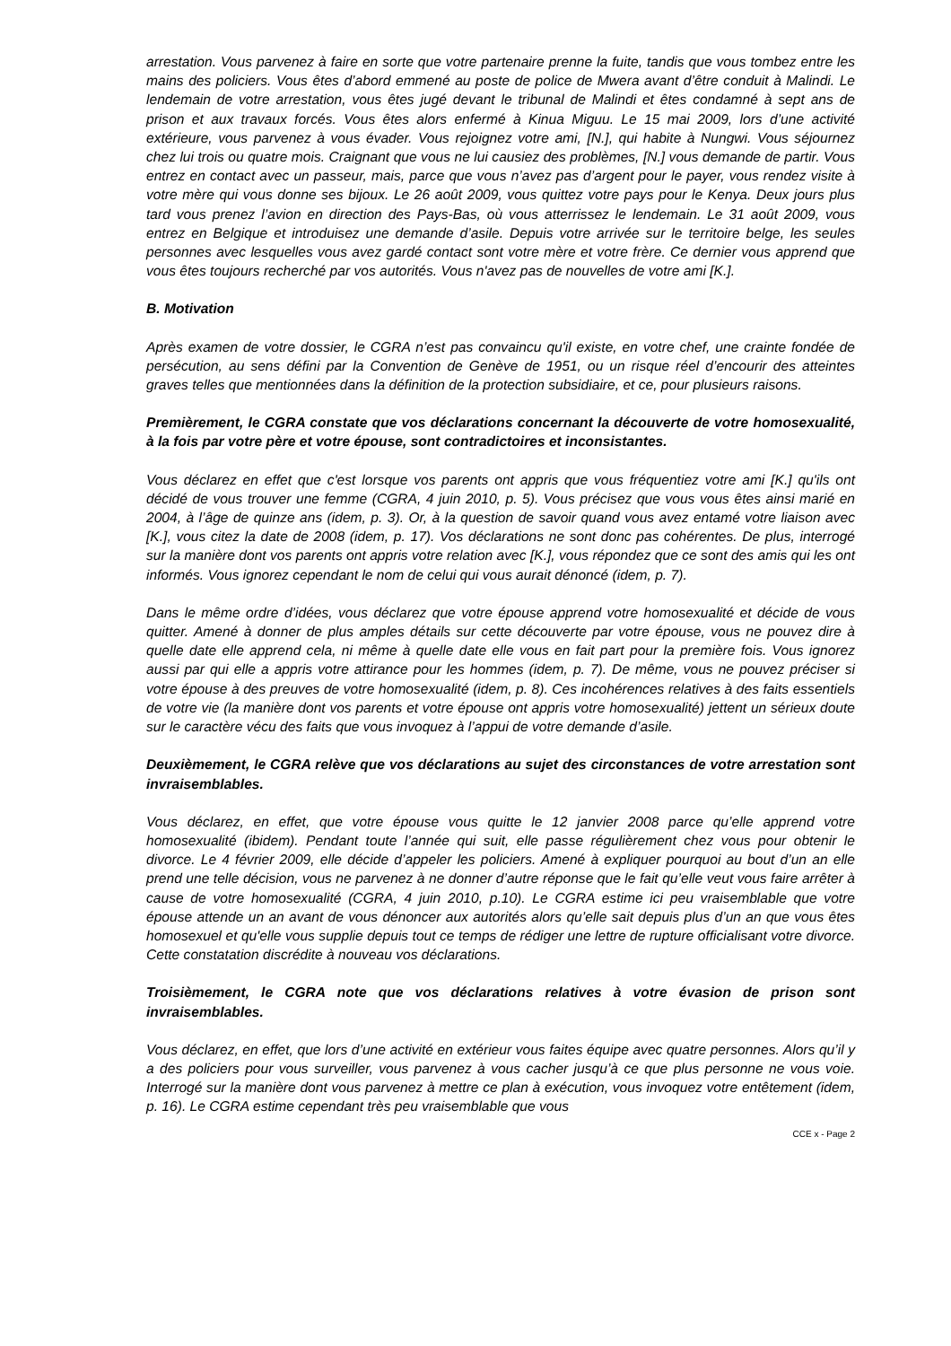arrestation. Vous parvenez à faire en sorte que votre partenaire prenne la fuite, tandis que vous tombez entre les mains des policiers. Vous êtes d’abord emmené au poste de police de Mwera avant d’être conduit à Malindi. Le lendemain de votre arrestation, vous êtes jugé devant le tribunal de Malindi et êtes condamné à sept ans de prison et aux travaux forcés. Vous êtes alors enfermé à Kinua Miguu. Le 15 mai 2009, lors d’une activité extérieure, vous parvenez à vous évader. Vous rejoignez votre ami, [N.], qui habite à Nungwi. Vous séjournez chez lui trois ou quatre mois. Craignant que vous ne lui causiez des problèmes, [N.] vous demande de partir. Vous entrez en contact avec un passeur, mais, parce que vous n’avez pas d’argent pour le payer, vous rendez visite à votre mère qui vous donne ses bijoux. Le 26 août 2009, vous quittez votre pays pour le Kenya. Deux jours plus tard vous prenez l’avion en direction des Pays-Bas, où vous atterrissez le lendemain. Le 31 août 2009, vous entrez en Belgique et introduisez une demande d’asile. Depuis votre arrivée sur le territoire belge, les seules personnes avec lesquelles vous avez gardé contact sont votre mère et votre frère. Ce dernier vous apprend que vous êtes toujours recherché par vos autorités. Vous n'avez pas de nouvelles de votre ami [K.].
B. Motivation
Après examen de votre dossier, le CGRA n’est pas convaincu qu'il existe, en votre chef, une crainte fondée de persécution, au sens défini par la Convention de Genève de 1951, ou un risque réel d’encourir des atteintes graves telles que mentionnées dans la définition de la protection subsidiaire, et ce, pour plusieurs raisons.
Premièrement, le CGRA constate que vos déclarations concernant la découverte de votre homosexualité, à la fois par votre père et votre épouse, sont contradictoires et inconsistantes.
Vous déclarez en effet que c'est lorsque vos parents ont appris que vous fréquentiez votre ami [K.] qu'ils ont décidé de vous trouver une femme (CGRA, 4 juin 2010, p. 5). Vous précisez que vous vous êtes ainsi marié en 2004, à l’âge de quinze ans (idem, p. 3). Or, à la question de savoir quand vous avez entamé votre liaison avec [K.], vous citez la date de 2008 (idem, p. 17). Vos déclarations ne sont donc pas cohérentes. De plus, interrogé sur la manière dont vos parents ont appris votre relation avec [K.], vous répondez que ce sont des amis qui les ont informés. Vous ignorez cependant le nom de celui qui vous aurait dénoncé (idem, p. 7).
Dans le même ordre d’idées, vous déclarez que votre épouse apprend votre homosexualité et décide de vous quitter. Amené à donner de plus amples détails sur cette découverte par votre épouse, vous ne pouvez dire à quelle date elle apprend cela, ni même à quelle date elle vous en fait part pour la première fois. Vous ignorez aussi par qui elle a appris votre attirance pour les hommes (idem, p. 7). De même, vous ne pouvez préciser si votre épouse à des preuves de votre homosexualité (idem, p. 8). Ces incohérences relatives à des faits essentiels de votre vie (la manière dont vos parents et votre épouse ont appris votre homosexualité) jettent un sérieux doute sur le caractère vécu des faits que vous invoquez à l’appui de votre demande d’asile.
Deuxièmement, le CGRA relève que vos déclarations au sujet des circonstances de votre arrestation sont invraisemblables.
Vous déclarez, en effet, que votre épouse vous quitte le 12 janvier 2008 parce qu’elle apprend votre homosexualité (ibidem). Pendant toute l’année qui suit, elle passe régulièrement chez vous pour obtenir le divorce. Le 4 février 2009, elle décide d’appeler les policiers. Amené à expliquer pourquoi au bout d’un an elle prend une telle décision, vous ne parvenez à ne donner d’autre réponse que le fait qu’elle veut vous faire arrêter à cause de votre homosexualité (CGRA, 4 juin 2010, p.10). Le CGRA estime ici peu vraisemblable que votre épouse attende un an avant de vous dénoncer aux autorités alors qu’elle sait depuis plus d’un an que vous êtes homosexuel et qu'elle vous supplie depuis tout ce temps de rédiger une lettre de rupture officialisant votre divorce. Cette constatation discrédite à nouveau vos déclarations.
Troisièmement, le CGRA note que vos déclarations relatives à votre évasion de prison sont invraisemblables.
Vous déclarez, en effet, que lors d’une activité en extérieur vous faites équipe avec quatre personnes. Alors qu’il y a des policiers pour vous surveiller, vous parvenez à vous cacher jusqu’à ce que plus personne ne vous voie. Interrogé sur la manière dont vous parvenez à mettre ce plan à exécution, vous invoquez votre entêtement (idem, p. 16). Le CGRA estime cependant très peu vraisemblable que vous
CCE x - Page 2